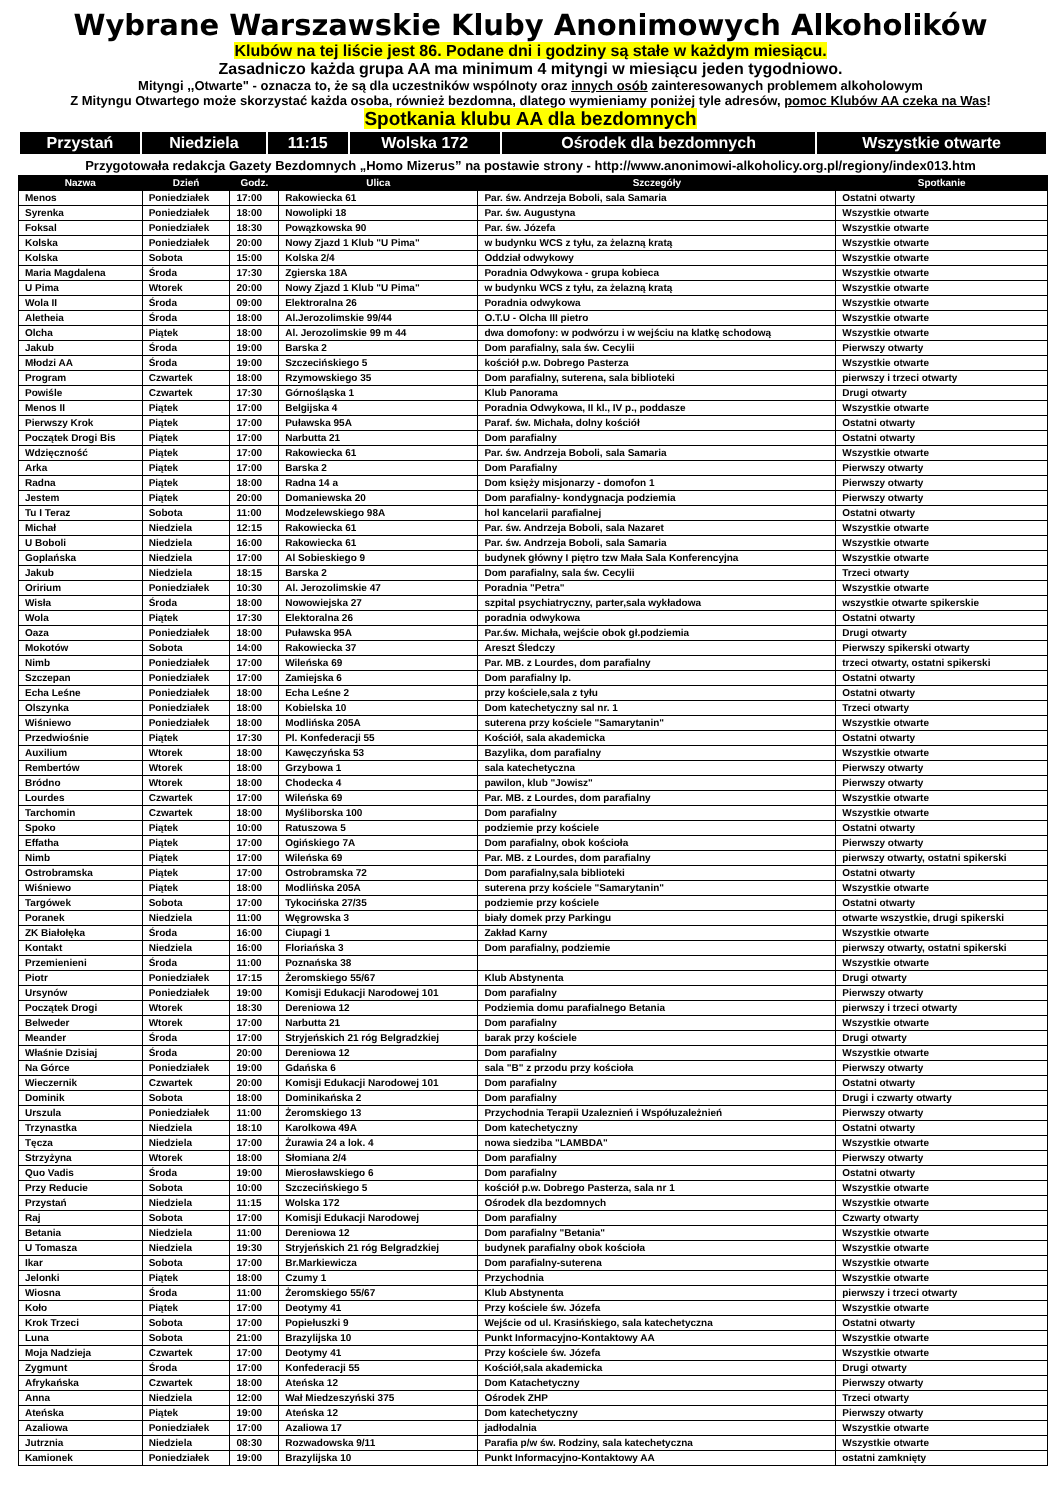Wybrane Warszawskie Kluby Anonimowych Alkoholików
Klubów na tej liście jest 86. Podane dni i godziny są stałe w każdym miesiącu.
Zasadniczo każda grupa AA ma minimum 4 mityngi w miesiącu jeden tygodniowo.
Mityngi ,,Otwarte" - oznacza to, że są dla uczestników wspólnoty oraz innych osób zainteresowanych problemem alkoholowym
Z Mityngu Otwartego może skorzystać każda osoba, również bezdomna, dlatego wymieniamy poniżej tyle adresów, pomoc Klubów AA czeka na Was!
Spotkania klubu AA dla bezdomnych
| Przystań | Niedziela | 11:15 | Wolska 172 | Ośrodek dla bezdomnych | Wszystkie otwarte |
Przygotowała redakcja Gazety Bezdomnych „Homo Mizerus” na postawie strony - http://www.anonimowi-alkoholicy.org.pl/regiony/index013.htm
| Nazwa | Dzień | Godz. | Ulica | Szczegóły | Spotkanie |
| --- | --- | --- | --- | --- | --- |
| Menos | Poniedziałek | 17:00 | Rakowiecka 61 | Par. św. Andrzeja Boboli, sala Samaria | Ostatni otwarty |
| Syrenka | Poniedziałek | 18:00 | Nowolipki 18 | Par. św. Augustyna | Wszystkie otwarte |
| Foksal | Poniedziałek | 18:30 | Powązkowska 90 | Par. św. Józefa | Wszystkie otwarte |
| Kolska | Poniedziałek | 20:00 | Nowy Zjazd 1 Klub "U Pima" | w budynku WCS z tyłu, za żelazną kratą | Wszystkie otwarte |
| Kolska | Sobota | 15:00 | Kolska 2/4 | Oddział odwykowy | Wszystkie otwarte |
| Maria Magdalena | Środa | 17:30 | Zgierska 18A | Poradnia Odwykowa - grupa kobieca | Wszystkie otwarte |
| U Pima | Wtorek | 20:00 | Nowy Zjazd 1 Klub "U Pima" | w budynku WCS z tyłu, za żelazną kratą | Wszystkie otwarte |
| Wola II | Środa | 09:00 | Elektroralna 26 | Poradnia odwykowa | Wszystkie otwarte |
| Aletheia | Środa | 18:00 | Al.Jerozolimskie 99/44 | O.T.U - Olcha III pietro | Wszystkie otwarte |
| Olcha | Piątek | 18:00 | Al. Jerozolimskie 99 m 44 | dwa domofony: w podwórzu i w wejściu na klatkę schodową | Wszystkie otwarte |
| Jakub | Środa | 19:00 | Barska 2 | Dom parafialny, sala św. Cecylii | Pierwszy otwarty |
| Młodzi AA | Środa | 19:00 | Szczecińskiego 5 | kościół p.w. Dobrego Pasterza | Wszystkie otwarte |
| Program | Czwartek | 18:00 | Rzymowskiego 35 | Dom parafialny, suterena, sala biblioteki | pierwszy i trzeci otwarty |
| Powiśle | Czwartek | 17:30 | Górnośląska 1 | Klub Panorama | Drugi otwarty |
| Menos II | Piątek | 17:00 | Belgijska 4 | Poradnia Odwykowa, II kl., IV p., poddasze | Wszystkie otwarte |
| Pierwszy Krok | Piątek | 17:00 | Puławska 95A | Paraf. św. Michała, dolny kościół | Ostatni otwarty |
| Początek Drogi Bis | Piątek | 17:00 | Narbutta 21 | Dom parafialny | Ostatni otwarty |
| Wdzięczność | Piątek | 17:00 | Rakowiecka 61 | Par. św. Andrzeja Boboli, sala Samaria | Wszystkie otwarte |
| Arka | Piątek | 17:00 | Barska 2 | Dom Parafialny | Pierwszy otwarty |
| Radna | Piątek | 18:00 | Radna 14 a | Dom księży misjonarzy - domofon 1 | Pierwszy otwarty |
| Jestem | Piątek | 20:00 | Domaniewska 20 | Dom parafialny- kondygnacja podziemia | Pierwszy otwarty |
| Tu I Teraz | Sobota | 11:00 | Modzelewskiego 98A | hol kancelarii parafialnej | Ostatni otwarty |
| Michał | Niedziela | 12:15 | Rakowiecka 61 | Par. św. Andrzeja Boboli, sala Nazaret | Wszystkie otwarte |
| U Boboli | Niedziela | 16:00 | Rakowiecka 61 | Par. św. Andrzeja Boboli, sala Samaria | Wszystkie otwarte |
| Goplańska | Niedziela | 17:00 | Al Sobieskiego 9 | budynek główny I piętro tzw Mała Sala Konferencyjna | Wszystkie otwarte |
| Jakub | Niedziela | 18:15 | Barska 2 | Dom parafialny, sala św. Cecylii | Trzeci otwarty |
| Oririum | Poniedziałek | 10:30 | Al. Jerozolimskie 47 | Poradnia "Petra" | Wszystkie otwarte |
| Wisła | Środa | 18:00 | Nowowiejska 27 | szpital psychiatryczny, parter,sala wykładowa | wszystkie otwarte spikerskie |
| Wola | Piątek | 17:30 | Elektoralna 26 | poradnia odwykowa | Ostatni otwarty |
| Oaza | Poniedziałek | 18:00 | Puławska 95A | Par.św. Michała, wejście obok gł.podziemia | Drugi otwarty |
| Mokotów | Sobota | 14:00 | Rakowiecka 37 | Areszt Śledczy | Pierwszy spikerski otwarty |
| Nimb | Poniedziałek | 17:00 | Wileńska 69 | Par. MB. z Lourdes, dom parafialny | trzeci otwarty, ostatni spikerski |
| Szczepan | Poniedziałek | 17:00 | Zamiejska 6 | Dom parafialny Ip. | Ostatni otwarty |
| Echa Leśne | Poniedziałek | 18:00 | Echa Leśne 2 | przy kościele,sala z tyłu | Ostatni otwarty |
| Olszynka | Poniedziałek | 18:00 | Kobielska 10 | Dom katechetyczny sal nr. 1 | Trzeci otwarty |
| Wiśniewo | Poniedziałek | 18:00 | Modlińska 205A | suterena przy kościele "Samarytanin" | Wszystkie otwarte |
| Przedwiośnie | Piątek | 17:30 | Pl. Konfederacji 55 | Kościół, sala akademicka | Ostatni otwarty |
| Auxilium | Wtorek | 18:00 | Kawęczyńska 53 | Bazylika, dom parafialny | Wszystkie otwarte |
| Rembertów | Wtorek | 18:00 | Grzybowa 1 | sala katechetyczna | Pierwszy otwarty |
| Bródno | Wtorek | 18:00 | Chodecka 4 | pawilon, klub "Jowisz" | Pierwszy otwarty |
| Lourdes | Czwartek | 17:00 | Wileńska 69 | Par. MB. z Lourdes, dom parafialny | Wszystkie otwarte |
| Tarchomin | Czwartek | 18:00 | Myśliborska 100 | Dom parafialny | Wszystkie otwarte |
| Spoko | Piątek | 10:00 | Ratuszowa 5 | podziemie przy kościele | Ostatni otwarty |
| Effatha | Piątek | 17:00 | Ogińskiego 7A | Dom parafialny, obok kościoła | Pierwszy otwarty |
| Nimb | Piątek | 17:00 | Wileńska 69 | Par. MB. z Lourdes, dom parafialny | pierwszy otwarty, ostatni spikerski |
| Ostrobramska | Piątek | 17:00 | Ostrobramska 72 | Dom parafialny,sala biblioteki | Ostatni otwarty |
| Wiśniewo | Piątek | 18:00 | Modlińska 205A | suterena przy kościele "Samarytanin" | Wszystkie otwarte |
| Targówek | Sobota | 17:00 | Tykocińska 27/35 | podziemie przy kościele | Ostatni otwarty |
| Poranek | Niedziela | 11:00 | Węgrowska 3 | biały domek przy Parkingu | otwarte wszystkie, drugi spikerski |
| ZK Białołęka | Środa | 16:00 | Ciupagi 1 | Zakład Karny | Wszystkie otwarte |
| Kontakt | Niedziela | 16:00 | Floriańska 3 | Dom parafialny, podziemie | pierwszy otwarty, ostatni spikerski |
| Przemienieni | Środa | 11:00 | Poznańska 38 | | Wszystkie otwarte |
| Piotr | Poniedziałek | 17:15 | Żeromskiego 55/67 | Klub Abstynenta | Drugi otwarty |
| Ursynów | Poniedziałek | 19:00 | Komisji Edukacji Narodowej 101 | Dom parafialny | Pierwszy otwarty |
| Początek Drogi | Wtorek | 18:30 | Dereniowa 12 | Podziemia domu parafialnego Betania | pierwszy i trzeci otwarty |
| Belweder | Wtorek | 17:00 | Narbutta 21 | Dom parafialny | Wszystkie otwarte |
| Meander | Środa | 17:00 | Stryjeńskich 21 róg Belgradzkiej | barak przy kościele | Drugi otwarty |
| Właśnie Dzisiaj | Środa | 20:00 | Dereniowa 12 | Dom parafialny | Wszystkie otwarte |
| Na Górce | Poniedziałek | 19:00 | Gdańska 6 | sala "B" z przodu przy kościoła | Pierwszy otwarty |
| Wieczernik | Czwartek | 20:00 | Komisji Edukacji Narodowej 101 | Dom parafialny | Ostatni otwarty |
| Dominik | Sobota | 18:00 | Dominikańska 2 | Dom parafialny | Drugi i czwarty otwarty |
| Urszula | Poniedziałek | 11:00 | Żeromskiego 13 | Przychodnia Terapii Uzaleznień i Współuzależnień | Pierwszy otwarty |
| Trzynastka | Niedziela | 18:10 | Karolkowa 49A | Dom katechetyczny | Ostatni otwarty |
| Tęcza | Niedziela | 17:00 | Żurawia 24 a lok. 4 | nowa siedziba "LAMBDA" | Wszystkie otwarte |
| Strzyżyna | Wtorek | 18:00 | Słomiana 2/4 | Dom parafialny | Pierwszy otwarty |
| Quo Vadis | Środa | 19:00 | Mierosławskiego 6 | Dom parafialny | Ostatni otwarty |
| Przy Reducie | Sobota | 10:00 | Szczecińskiego 5 | kościół p.w. Dobrego Pasterza, sala nr 1 | Wszystkie otwarte |
| Przystań | Niedziela | 11:15 | Wolska 172 | Ośrodek dla bezdomnych | Wszystkie otwarte |
| Raj | Sobota | 17:00 | Komisji Edukacji Narodowej | Dom parafialny | Czwarty otwarty |
| Betania | Niedziela | 11:00 | Dereniowa 12 | Dom parafialny "Betania" | Wszystkie otwarte |
| U Tomasza | Niedziela | 19:30 | Stryjeńskich 21 róg Belgradzkiej | budynek parafialny obok kościoła | Wszystkie otwarte |
| Ikar | Sobota | 17:00 | Br.Markiewicza | Dom parafialny-suterena | Wszystkie otwarte |
| Jelonki | Piątek | 18:00 | Czumy 1 | Przychodnia | Wszystkie otwarte |
| Wiosna | Środa | 11:00 | Żeromskiego 55/67 | Klub Abstynenta | pierwszy i trzeci otwarty |
| Koło | Piątek | 17:00 | Deotymy 41 | Przy kościele św. Józefa | Wszystkie otwarte |
| Krok Trzeci | Sobota | 17:00 | Popiełuszki 9 | Wejście od ul. Krasińskiego, sala katechetyczna | Ostatni otwarty |
| Luna | Sobota | 21:00 | Brazylijska 10 | Punkt Informacyjno-Kontaktowy AA | Wszystkie otwarte |
| Moja Nadzieja | Czwartek | 17:00 | Deotymy 41 | Przy kościele św. Józefa | Wszystkie otwarte |
| Zygmunt | Środa | 17:00 | Konfederacji 55 | Kościół,sala akademicka | Drugi otwarty |
| Afrykańska | Czwartek | 18:00 | Ateńska 12 | Dom Katachetyczny | Pierwszy otwarty |
| Anna | Niedziela | 12:00 | Wał Miedzeszyński 375 | Ośrodek ZHP | Trzeci otwarty |
| Ateńska | Piątek | 19:00 | Ateńska 12 | Dom katechetyczny | Pierwszy otwarty |
| Azaliowa | Poniedziałek | 17:00 | Azaliowa 17 | jadłodalnia | Wszystkie otwarte |
| Jutrznia | Niedziela | 08:30 | Rozwadowska 9/11 | Parafia p/w św. Rodziny, sala katechetyczna | Wszystkie otwarte |
| Kamionek | Poniedziałek | 19:00 | Brazylijska 10 | Punkt Informacyjno-Kontaktowy AA | ostatni zamknięty |